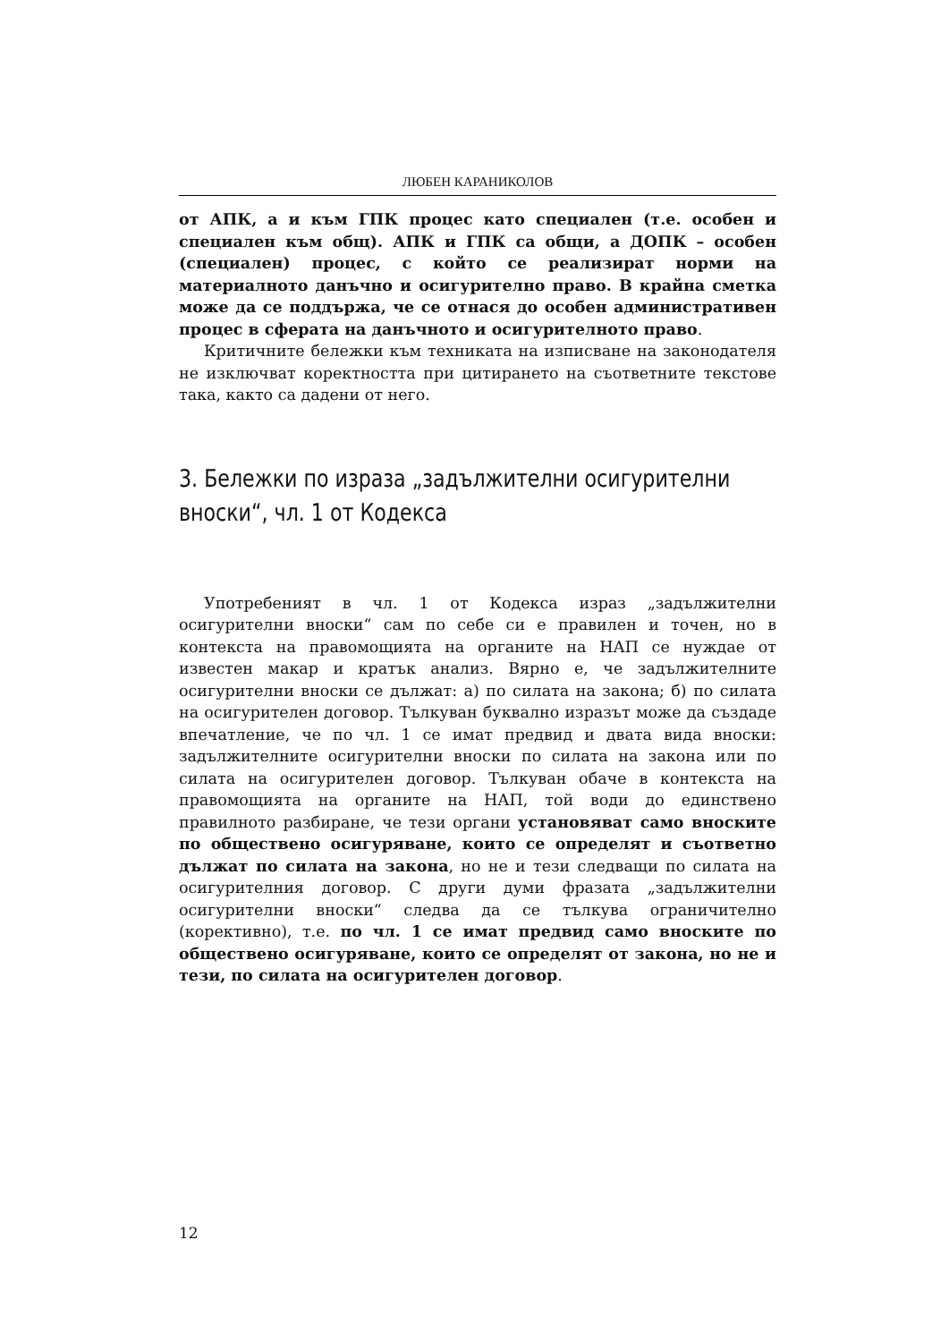ЛЮБЕН КАРАНИКОЛОВ
от АПК, а и към ГПК процес като специален (т.е. особен и специален към общ). АПК и ГПК са общи, а ДОПК – особен (специален) процес, с който се реализират норми на материалното данъчно и осигурително право. В крайна сметка може да се поддържа, че се отнася до особен административен процес в сферата на данъчното и осигурителното право.
Критичните бележки към техниката на изписване на законодателя не изключват коректността при цитирането на съответните текстове така, както са дадени от него.
3. Бележки по израза „задължителни осигурителни вноски“, чл. 1 от Кодекса
Употребеният в чл. 1 от Кодекса израз „задължителни осигурителни вноски“ сам по себе си е правилен и точен, но в контекста на правомощията на органите на НАП се нуждае от известен макар и кратък анализ. Вярно е, че задължителните осигурителни вноски се дължат: а) по силата на закона; б) по силата на осигурителен договор. Тълкуван буквално изразът може да създаде впечатление, че по чл. 1 се имат предвид и двата вида вноски: задължителните осигурителни вноски по силата на закона или по силата на осигурителен договор. Тълкуван обаче в контекста на правомощията на органите на НАП, той води до единствено правилното разбиране, че тези органи установяват само вноските по обществено осигуряване, които се определят и съответно дължат по силата на закона, но не и тези следващи по силата на осигурителния договор. С други думи фразата „задължителни осигурителни вноски“ следва да се тълкува ограничително (корективно), т.е. по чл. 1 се имат предвид само вноските по обществено осигуряване, които се определят от закона, но не и тези, по силата на осигурителен договор.
12